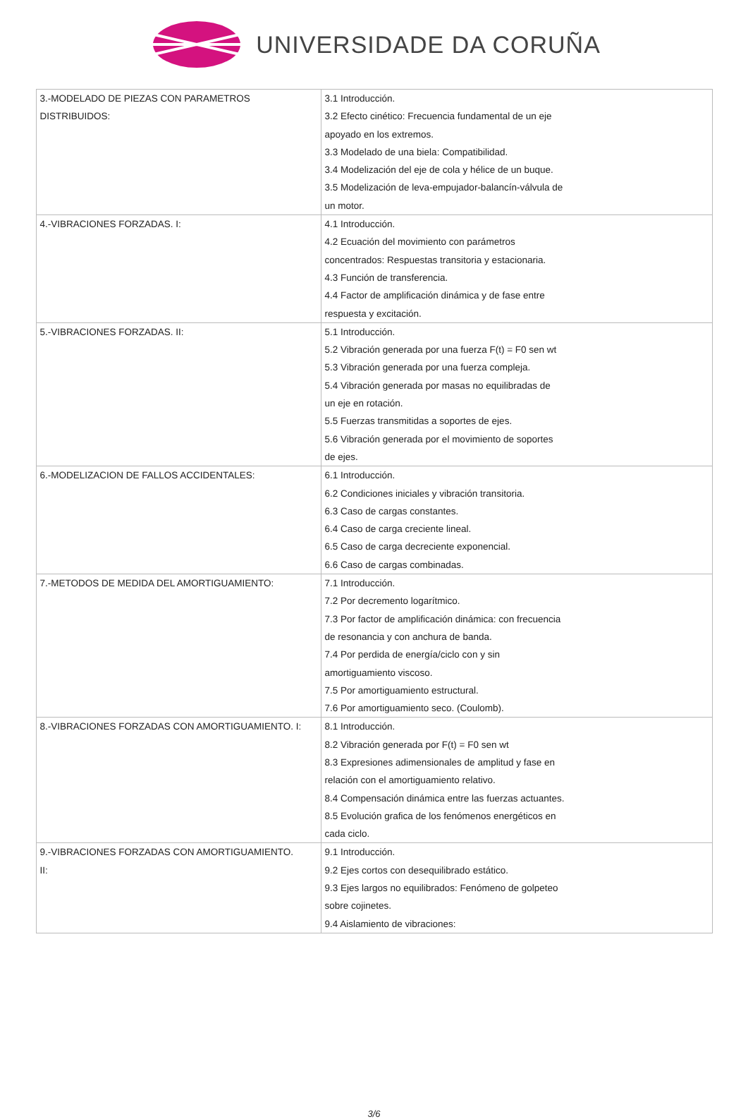UNIVERSIDADE DA CORUÑA
| 3.-MODELADO DE PIEZAS CON PARAMETROS DISTRIBUIDOS: | 3.1 Introducción. 3.2 Efecto cinético: Frecuencia fundamental de un eje apoyado en los extremos. 3.3 Modelado de una biela: Compatibilidad. 3.4 Modelización del eje de cola y hélice de un buque. 3.5 Modelización de leva-empujador-balancín-válvula de un motor. |
| 4.-VIBRACIONES FORZADAS. I: | 4.1 Introducción. 4.2 Ecuación del movimiento con parámetros concentrados: Respuestas transitoria y estacionaria. 4.3 Función de transferencia. 4.4 Factor de amplificación dinámica y de fase entre respuesta y excitación. |
| 5.-VIBRACIONES FORZADAS. II: | 5.1 Introducción. 5.2 Vibración generada por una fuerza F(t) = F0 sen wt 5.3 Vibración generada por una fuerza compleja. 5.4 Vibración generada por masas no equilibradas de un eje en rotación. 5.5 Fuerzas transmitidas a soportes de ejes. 5.6 Vibración generada por el movimiento de soportes de ejes. |
| 6.-MODELIZACION DE FALLOS ACCIDENTALES: | 6.1 Introducción. 6.2 Condiciones iniciales y vibración transitoria. 6.3 Caso de cargas constantes. 6.4 Caso de carga creciente lineal. 6.5 Caso de carga decreciente exponencial. 6.6 Caso de cargas combinadas. |
| 7.-METODOS DE MEDIDA DEL AMORTIGUAMIENTO: | 7.1 Introducción. 7.2 Por decremento logarítmico. 7.3 Por factor de amplificación dinámica: con frecuencia de resonancia y con anchura de banda. 7.4 Por perdida de energía/ciclo con y sin amortiguamiento viscoso. 7.5 Por amortiguamiento estructural. 7.6 Por amortiguamiento seco. (Coulomb). |
| 8.-VIBRACIONES FORZADAS CON AMORTIGUAMIENTO. I: | 8.1 Introducción. 8.2 Vibración generada por F(t) = F0 sen wt 8.3 Expresiones adimensionales de amplitud y fase en relación con el amortiguamiento relativo. 8.4 Compensación dinámica entre las fuerzas actuantes. 8.5 Evolución grafica de los fenómenos energéticos en cada ciclo. |
| 9.-VIBRACIONES FORZADAS CON AMORTIGUAMIENTO. II: | 9.1 Introducción. 9.2 Ejes cortos con desequilibrado estático. 9.3 Ejes largos no equilibrados: Fenómeno de golpeteo sobre cojinetes. 9.4 Aislamiento de vibraciones: |
3/6